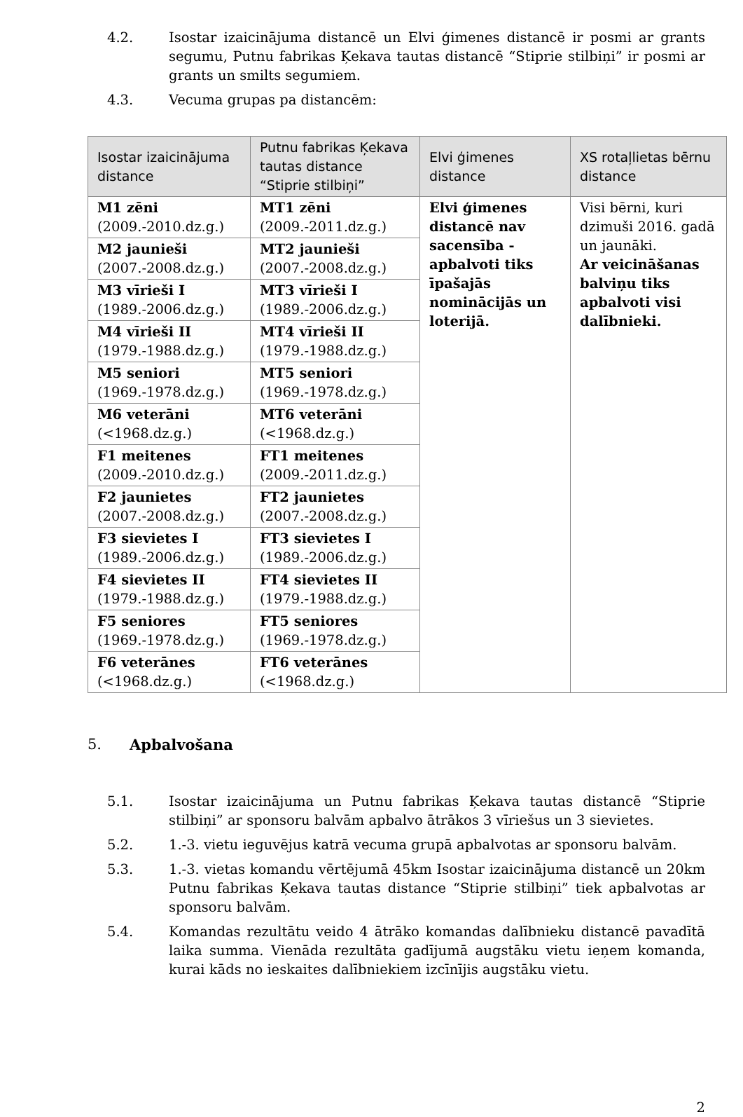4.2. Isostar izaicinājuma distancē un Elvi ģimenes distancē ir posmi ar grants segumu, Putnu fabrikas Ķekava tautas distancē “Stiprie stilbiņi” ir posmi ar grants un smilts segumiem.
4.3. Vecuma grupas pa distancēm:
| Isostar izaicinājuma distance | Putnu fabrikas Ķekava tautas distance “Stiprie stilbiņi” | Elvi ģimenes distance | XS rotaļlietas bērnu distance |
| --- | --- | --- | --- |
| M1 zēni (2009.-2010.dz.g.) | MT1 zēni (2009.-2011.dz.g.) | Elvi ģimenes distancē nav sacensība - apbalvoti tiks īpašajās nominācijās un loterijā. | Visi bērni, kuri dzimuši 2016. gadā un jaunāki. Ar veicināšanas balviņu tiks apbalvoti visi dalībnieki. |
| M2 jaunieši (2007.-2008.dz.g.) | MT2 jaunieši (2007.-2008.dz.g.) | | |
| M3 vīrieši I (1989.-2006.dz.g.) | MT3 vīrieši I (1989.-2006.dz.g.) | | |
| M4 vīrieši II (1979.-1988.dz.g.) | MT4 vīrieši II (1979.-1988.dz.g.) | | |
| M5 seniori (1969.-1978.dz.g.) | MT5 seniori (1969.-1978.dz.g.) | | |
| M6 veterāni (<1968.dz.g.) | MT6 veterāni (<1968.dz.g.) | | |
| F1 meitenes (2009.-2010.dz.g.) | FT1 meitenes (2009.-2011.dz.g.) | | |
| F2 jaunietes (2007.-2008.dz.g.) | FT2 jaunietes (2007.-2008.dz.g.) | | |
| F3 sievietes I (1989.-2006.dz.g.) | FT3 sievietes I (1989.-2006.dz.g.) | | |
| F4 sievietes II (1979.-1988.dz.g.) | FT4 sievietes II (1979.-1988.dz.g.) | | |
| F5 seniores (1969.-1978.dz.g.) | FT5 seniores (1969.-1978.dz.g.) | | |
| F6 veterānes (<1968.dz.g.) | FT6 veterānes (<1968.dz.g.) | | |
5. Apbalvošana
5.1. Isostar izaicinājuma un Putnu fabrikas Ķekava tautas distancē “Stiprie stilbiņi” ar sponsoru balvām apbalvo ātrākos 3 vīriešus un 3 sievietes.
5.2. 1.-3. vietu ieguvējus katrā vecuma grupā apbalvotas ar sponsoru balvām.
5.3. 1.-3. vietas komandu vērtējumā 45km Isostar izaicinājuma distancē un 20km Putnu fabrikas Ķekava tautas distance “Stiprie stilbiņi” tiek apbalvotas ar sponsoru balvām.
5.4. Komandas rezultātu veido 4 ātrāko komandas dalībnieku distancē pavadītā laika summa. Vienāda rezultāta gadījumā augstāku vietu ieņem komanda, kurai kāds no ieskaites dalībniekiem izcīnījis augstāku vietu.
2